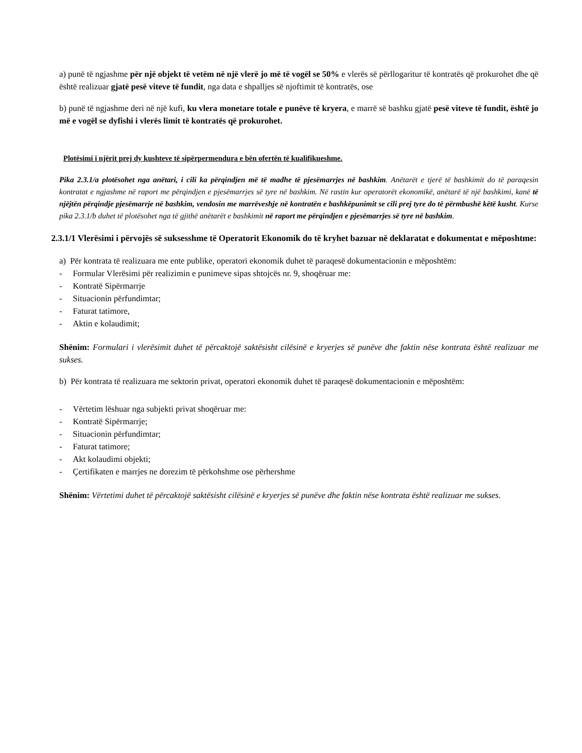a) punë të ngjashme për një objekt të vetëm në një vlerë jo më të vogël se 50% e vlerës së përllogaritur të kontratës që prokurohet dhe që është realizuar gjatë pesë viteve të fundit, nga data e shpalljes së njoftimit të kontratës, ose
b) punë të ngjashme deri në një kufi, ku vlera monetare totale e punëve të kryera, e marrë së bashku gjatë pesë viteve të fundit, është jo më e vogël se dyfishi i vlerës limit të kontratës që prokurohet.
Plotësimi i njërit prej dy kushteve të sipërpermendura e bën ofertën të kualifikueshme.
Pika 2.3.1/a plotësohet nga anëtari, i cili ka përqindjen më të madhe të pjesëmarrjes në bashkim. Anëtarët e tjerë të bashkimit do të paraqesin kontratat e ngjashme në raport me përqindjen e pjesëmarrjes së tyre në bashkim. Në rastin kur operatorët ekonomikë, anëtarë të një bashkimi, kanë të njëjtën përqindje pjesëmarrje në bashkim, vendosin me marrëveshje në kontratën e bashkëpunimit se cili prej tyre do të përmbushë këtë kusht. Kurse pika 2.3.1/b duhet të plotësohet nga të gjithë anëtarët e bashkimit në raport me përqindjen e pjesëmarrjes së tyre në bashkim.
2.3.1/1 Vlerësimi i përvojës së suksesshme të Operatorit Ekonomik do të kryhet bazuar në deklaratat e dokumentat e mëposhtme:
a) Për kontrata të realizuara me ente publike, operatori ekonomik duhet të paraqesë dokumentacionin e mëposhtëm:
- Formular Vlerësimi për realizimin e punimeve sipas shtojcës nr. 9, shoqëruar me:
- Kontratë Sipërmarrje
- Situacionin përfundimtar;
- Faturat tatimore,
- Aktin e kolaudimit;
Shënim: Formulari i vlerësimit duhet të përcaktojë saktësisht cilësinë e kryerjes së punëve dhe faktin nëse kontrata është realizuar me sukses.
b) Për kontrata të realizuara me sektorin privat, operatori ekonomik duhet të paraqesë dokumentacionin e mëposhtëm:
- Vërtetim lëshuar nga subjekti privat shoqëruar me:
- Kontratë Sipërmarrje;
- Situacionin përfundimtar;
- Faturat tatimore;
- Akt kolaudimi objekti;
- Çertifikaten e marrjes ne dorezim të përkohshme ose përhershme
Shënim: Vërtetimi duhet të përcaktojë saktësisht cilësinë e kryerjes së punëve dhe faktin nëse kontrata është realizuar me sukses.